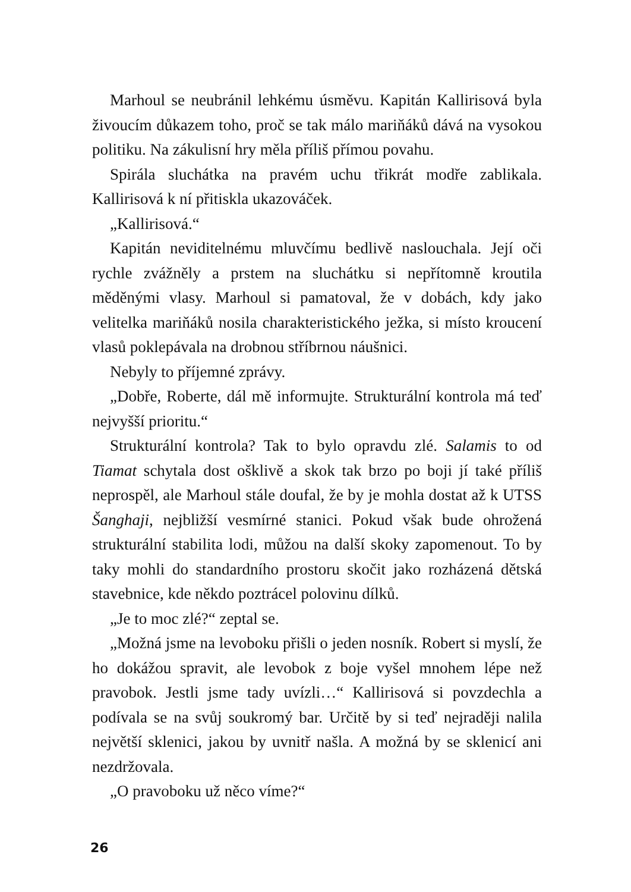Marhoul se neubránil lehkému úsměvu. Kapitán Kallirisová byla živoucím důkazem toho, proč se tak málo mariňáků dává na vysokou politiku. Na zákulisní hry měla příliš přímou povahu.
Spirála sluchátka na pravém uchu třikrát modře zablikala. Kallirisová k ní přitiskla ukazováček.
„Kallirisová.“
Kapitán neviditelnému mluvčímu bedlivě naslouchala. Její oči rychle zvážněly a prstem na sluchátku si nepřítomně kroutila měděnými vlasy. Marhoul si pamatoval, že v dobách, kdy jako velitelka mariňáků nosila charakteristického ježka, si místo kroucení vlasů poklepávala na drobnou stříbrnou náušnici.
Nebyly to příjemné zprávy.
„Dobře, Roberte, dál mě informujte. Strukturální kontrola má teď nejvyšší prioritu.“
Strukturální kontrola? Tak to bylo opravdu zlé. Salamis to od Tiamat schytala dost ošklivě a skok tak brzo po boji jí také příliš neprospěl, ale Marhoul stále doufal, že by je mohla dostat až k UTSS Šanghaji, nejbližší vesmírné stanici. Pokud však bude ohrožená strukturální stabilita lodi, můžou na další skoky zapomenout. To by taky mohli do standardního prostoru skočit jako rozházená dětská stavebnice, kde někdo poztrácel polovinu dílků.
„Je to moc zlé?“ zeptal se.
„Možná jsme na levoboku přišli o jeden nosník. Robert si myslí, že ho dokážou spravit, ale levobok z boje vyšel mnohem lépe než pravobok. Jestli jsme tady uvízli…“ Kallirisová si povzdechla a podívala se na svůj soukromý bar. Určitě by si teď nejraději nalila největší sklenici, jakou by uvnitř našla. A možná by se sklenicí ani nezdržovala.
„O pravoboku už něco víme?“
26